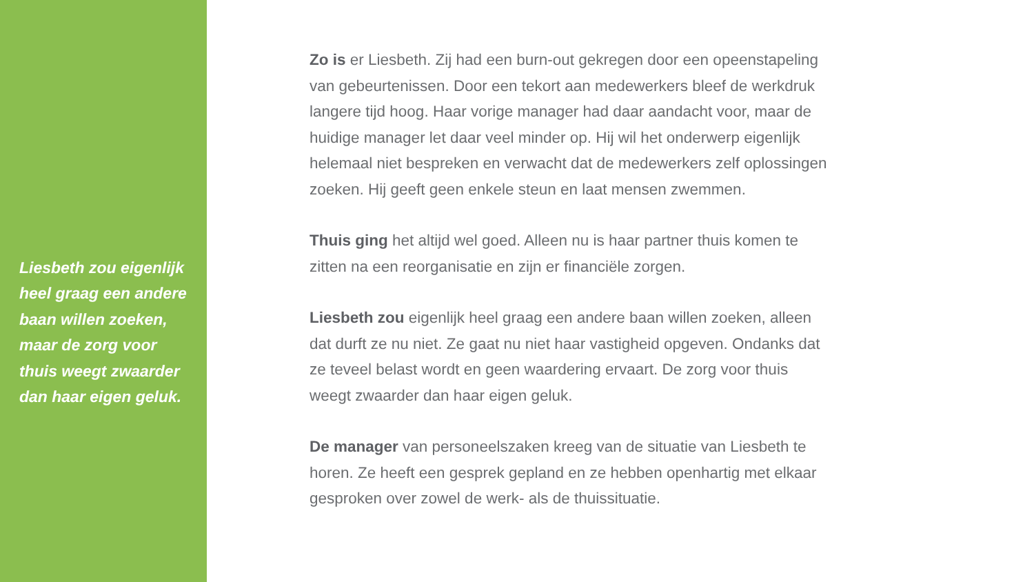Liesbeth zou eigenlijk heel graag een andere baan willen zoeken, maar de zorg voor thuis weegt zwaarder dan haar eigen geluk.
Zo is er Liesbeth. Zij had een burn-out gekregen door een opeenstapeling van gebeurtenissen. Door een tekort aan medewerkers bleef de werkdruk langere tijd hoog. Haar vorige manager had daar aandacht voor, maar de huidige manager let daar veel minder op. Hij wil het onderwerp eigenlijk helemaal niet bespreken en verwacht dat de medewerkers zelf oplossingen zoeken. Hij geeft geen enkele steun en laat mensen zwemmen.
Thuis ging het altijd wel goed. Alleen nu is haar partner thuis komen te zitten na een reorganisatie en zijn er financiële zorgen.
Liesbeth zou eigenlijk heel graag een andere baan willen zoeken, alleen dat durft ze nu niet. Ze gaat nu niet haar vastigheid opgeven. Ondanks dat ze teveel belast wordt en geen waardering ervaart. De zorg voor thuis weegt zwaarder dan haar eigen geluk.
De manager van personeelszaken kreeg van de situatie van Liesbeth te horen. Ze heeft een gesprek gepland en ze hebben openhartig met elkaar gesproken over zowel de werk- als de thuissituatie.